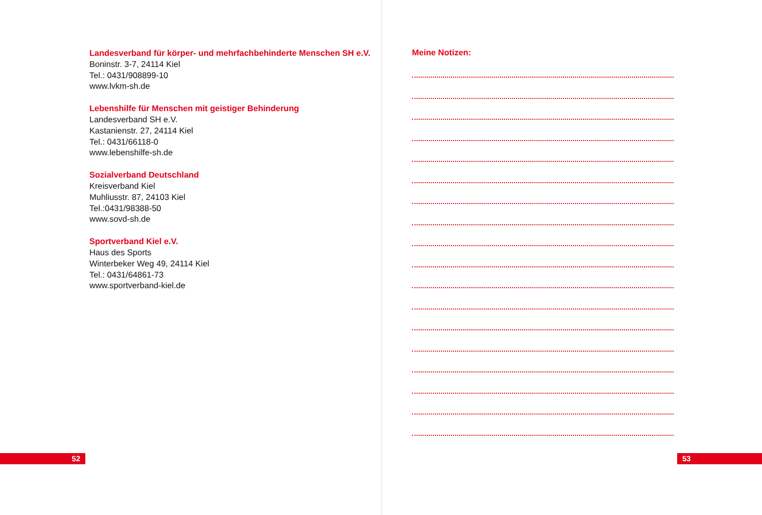Landesverband für körper- und mehrfachbehinderte Menschen SH e.V.
Boninstr. 3-7, 24114 Kiel
Tel.: 0431/908899-10
www.lvkm-sh.de
Lebenshilfe für Menschen mit geistiger Behinderung
Landesverband SH e.V.
Kastanienstr. 27, 24114 Kiel
Tel.: 0431/66118-0
www.lebenshilfe-sh.de
Sozialverband Deutschland
Kreisverband Kiel
Muhliusstr. 87, 24103 Kiel
Tel.:0431/98388-50
www.sovd-sh.de
Sportverband Kiel e.V.
Haus des Sports
Winterbeker Weg 49, 24114 Kiel
Tel.: 0431/64861-73
www.sportverband-kiel.de
52
Meine Notizen:
53